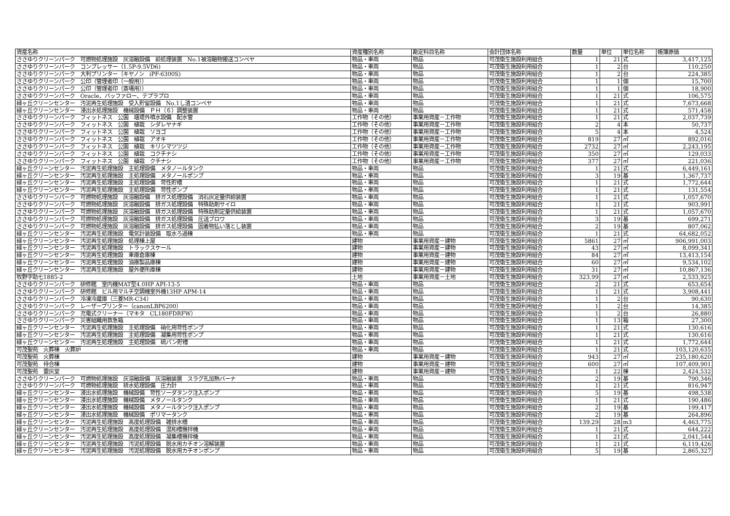| 資産名称 | 資産種別名称 | 勘定科目名称 | 会計団体名称 | 数量 | 単位 | 単位名称 | 帳簿原価 |
| --- | --- | --- | --- | --- | --- | --- | --- |
| ささゆりクリーンパーク 可燃物処理施設 灰溶融設備 前処理装置 No.1被溶融物搬送コンベヤ | 物品・車両 | 物品 | 可茂衛生施設利用組合 | 1 | 21 | 式 | 3,417,125 |
| ささゆりクリーンパーク コンプレッサー（1.5P-9.5VD6) | 物品・車両 | 物品 | 可茂衛生施設利用組合 | 1 | 2 | 台 | 110,250 |
| ささゆりクリーンパーク 大判プリンター（キヤノン iPF-6300S) | 物品・車両 | 物品 | 可茂衛生施設利用組合 | 1 | 2 | 台 | 224,385 |
| ささゆりクリーンパーク 公印（管理者印（一般用）） | 物品・車両 | 物品 | 可茂衛生施設利用組合 | 1 | 1 | 個 | 15,700 |
| ささゆりクリーンパーク 公印（管理者印（斎場用）） | 物品・車両 | 物品 | 可茂衛生施設利用組合 | 1 | 1 | 個 | 18,900 |
| ささゆりクリーンパーク Oracle、バッファロー、テプラプロ | 物品・車両 | 物品 | 可茂衛生施設利用組合 | 1 | 21 | 式 | 106,575 |
| 緑ヶ丘クリーンセンター 汚泥再生処理施設 受入貯留設備 No.1し渣コンベヤ | 物品・車両 | 物品 | 可茂衛生施設利用組合 | 1 | 21 | 式 | 7,673,668 |
| 緑ヶ丘クリーンセンター 浸出水処理施設 機械設備 ＰＨ（６）調整装置 | 物品・車両 | 物品 | 可茂衛生施設利用組合 | 1 | 21 | 式 | 571,458 |
| ささゆりクリーンパーク フィットネス 公園 堰堤外噴水設備 配水管 | 工作物（その他） | 事業用資産－工作物 | 可茂衛生施設利用組合 | 1 | 21 | 式 | 2,037,739 |
| ささゆりクリーンパーク フィットネス 公園 植栽 シダレヤナギ | 工作物（その他） | 事業用資産－工作物 | 可茂衛生施設利用組合 | 2 | 4 | 本 | 50,737 |
| ささゆりクリーンパーク フィットネス 公園 植栽 ソヨゴ | 工作物（その他） | 事業用資産－工作物 | 可茂衛生施設利用組合 | 5 | 4 | 本 | 4,524 |
| ささゆりクリーンパーク フィットネス 公園 植栽 アオキ | 工作物（その他） | 事業用資産－工作物 | 可茂衛生施設利用組合 | 819 | 27 | ㎡ | 892,016 |
| ささゆりクリーンパーク フィットネス 公園 植栽 キリシマツツジ | 工作物（その他） | 事業用資産－工作物 | 可茂衛生施設利用組合 | 2732 | 27 | ㎡ | 2,243,195 |
| ささゆりクリーンパーク フィットネス 公園 植栽 コクチナシ | 工作物（その他） | 事業用資産－工作物 | 可茂衛生施設利用組合 | 350 | 27 | ㎡ | 129,033 |
| ささゆりクリーンパーク フィットネス 公園 植栽 クチナシ | 工作物（その他） | 事業用資産－工作物 | 可茂衛生施設利用組合 | 377 | 27 | ㎡ | 221,036 |
| 緑ヶ丘クリーンセンター 汚泥再生処理施設 主処理設備 メタノールタンク | 物品・車両 | 物品 | 可茂衛生施設利用組合 | 1 | 21 | 式 | 6,449,161 |
| 緑ヶ丘クリーンセンター 汚泥再生処理施設 主処理設備 メタノールポンプ | 物品・車両 | 物品 | 可茂衛生施設利用組合 | 3 | 19 | 基 | 1,367,737 |
| 緑ヶ丘クリーンセンター 汚泥再生処理施設 主処理設備 苛性貯槽 | 物品・車両 | 物品 | 可茂衛生施設利用組合 | 1 | 21 | 式 | 1,772,644 |
| 緑ヶ丘クリーンセンター 汚泥再生処理施設 主処理設備 苛性ポンプ | 物品・車両 | 物品 | 可茂衛生施設利用組合 | 1 | 21 | 式 | 131,554 |
| ささゆりクリーンパーク 可燃物処理施設 灰溶融設備 排ガス処理設備 消石灰定量供給装置 | 物品・車両 | 物品 | 可茂衛生施設利用組合 | 1 | 21 | 式 | 1,057,670 |
| ささゆりクリーンパーク 可燃物処理施設 灰溶融設備 排ガス処理設備 特殊助剤サイロ | 物品・車両 | 物品 | 可茂衛生施設利用組合 | 1 | 21 | 式 | 903,991 |
| ささゆりクリーンパーク 可燃物処理施設 灰溶融設備 排ガス処理設備 特殊助剤定量供給装置 | 物品・車両 | 物品 | 可茂衛生施設利用組合 | 1 | 21 | 式 | 1,057,670 |
| ささゆりクリーンパーク 可燃物処理施設 灰溶融設備 排ガス処理設備 圧送ブロワ | 物品・車両 | 物品 | 可茂衛生施設利用組合 | 3 | 19 | 基 | 699,271 |
| ささゆりクリーンパーク 可燃物処理施設 灰溶融設備 排ガス処理設備 固着物払い落とし装置 | 物品・車両 | 物品 | 可茂衛生施設利用組合 | 2 | 19 | 基 | 807,062 |
| 緑ヶ丘クリーンセンター 汚泥再生処理施設 電気計装設備 取水ろ過棟 | 物品・車両 | 物品 | 可茂衛生施設利用組合 | 1 | 21 | 式 | 64,682,052 |
| 緑ヶ丘クリーンセンター 汚泥再生処理施設 処理棟上屋 | 建物 | 事業用資産－建物 | 可茂衛生施設利用組合 | 5861 | 27 | ㎡ | 906,991,003 |
| 緑ヶ丘クリーンセンター 汚泥再生処理施設 トラックスケール | 建物 | 事業用資産－建物 | 可茂衛生施設利用組合 | 43 | 27 | ㎡ | 8,099,341 |
| 緑ヶ丘クリーンセンター 汚泥再生処理施設 車庫倉庫棟 | 建物 | 事業用資産－建物 | 可茂衛生施設利用組合 | 84 | 27 | ㎡ | 13,413,154 |
| 緑ヶ丘クリーンセンター 汚泥再生処理施設 油庫製品庫棟 | 建物 | 事業用資産－建物 | 可茂衛生施設利用組合 | 60 | 27 | ㎡ | 9,534,102 |
| 緑ヶ丘クリーンセンター 汚泥再生処理施設 屋外便所庫棟 | 建物 | 事業用資産－建物 | 可茂衛生施設利用組合 | 31 | 27 | ㎡ | 10,867,136 |
| 牧野字助七1885-2 | 土地 | 事業用資産－土地 | 可茂衛生施設利用組合 | 323.99 | 27 | ㎡ | 2,533,925 |
| ささゆりクリーンパーク 研修館 室内機MAT型4.0HP API-13-5 | 物品・車両 | 物品 | 可茂衛生施設利用組合 | 2 | 21 | 式 | 653,654 |
| ささゆりクリーンパーク 研修館 ビル用マルチ空調機室外機13HP APM-14 | 物品・車両 | 物品 | 可茂衛生施設利用組合 | 1 | 21 | 式 | 3,908,441 |
| ささゆりクリーンパーク 冷凍冷蔵庫（三菱MR-C34） | 物品・車両 | 物品 | 可茂衛生施設利用組合 | 1 | 2 | 台 | 90,630 |
| ささゆりクリーンパーク レーザープリンター（canonLBP6200） | 物品・車両 | 物品 | 可茂衛生施設利用組合 | 1 | 2 | 台 | 14,385 |
| ささゆりクリーンパーク 充電式クリーナー（マキタ CL180FDRFW） | 物品・車両 | 物品 | 可茂衛生施設利用組合 | 1 | 2 | 台 | 26,880 |
| ささゆりクリーンパーク 災害組織用救急箱 | 物品・車両 | 物品 | 可茂衛生施設利用組合 | 1 | 13 | 箱 | 27,300 |
| 緑ヶ丘クリーンセンター 汚泥再生処理施設 主処理設備 硝化用苛性ポンプ | 物品・車両 | 物品 | 可茂衛生施設利用組合 | 1 | 21 | 式 | 130,616 |
| 緑ヶ丘クリーンセンター 汚泥再生処理施設 主処理設備 凝集用苛性ポンプ | 物品・車両 | 物品 | 可茂衛生施設利用組合 | 1 | 21 | 式 | 130,616 |
| 緑ヶ丘クリーンセンター 汚泥再生処理施設 主処理設備 硫バン貯槽 | 物品・車両 | 物品 | 可茂衛生施設利用組合 | 1 | 21 | 式 | 1,772,644 |
| 可茂聖苑 火葬棟 火葬炉 | 物品・車両 | 物品 | 可茂衛生施設利用組合 | 1 | 21 | 式 | 103,120,635 |
| 可茂聖苑 火葬棟 | 建物 | 事業用資産－建物 | 可茂衛生施設利用組合 | 943 | 27 | ㎡ | 235,180,620 |
| 可茂聖苑 待合棟 | 建物 | 事業用資産－建物 | 可茂衛生施設利用組合 | 600 | 27 | ㎡ | 107,409,901 |
| 可茂聖苑 霊灰堂 | 建物 | 事業用資産－建物 | 可茂衛生施設利用組合 | 1 | 22 | 棟 | 2,424,532 |
| ささゆりクリーンパーク 可燃物処理施設 灰溶融設備 灰溶融装置 スラグ孔加熱バーナ | 物品・車両 | 物品 | 可茂衛生施設利用組合 | 2 | 19 | 基 | 790,346 |
| ささゆりクリーンパーク 可燃物処理施設 排水処理設備 圧力計 | 物品・車両 | 物品 | 可茂衛生施設利用組合 | 1 | 21 | 式 | 816,947 |
| 緑ヶ丘クリーンセンター 浸出水処理施設 機械設備 苛性ソーダタンク注入ポンプ | 物品・車両 | 物品 | 可茂衛生施設利用組合 | 5 | 19 | 基 | 498,538 |
| 緑ヶ丘クリーンセンター 浸出水処理施設 機械設備 メタノールタンク | 物品・車両 | 物品 | 可茂衛生施設利用組合 | 1 | 21 | 式 | 190,486 |
| 緑ヶ丘クリーンセンター 浸出水処理施設 機械設備 メタノールタンク注入ポンプ | 物品・車両 | 物品 | 可茂衛生施設利用組合 | 2 | 19 | 基 | 199,417 |
| 緑ヶ丘クリーンセンター 浸出水処理施設 機械設備 ポリマータンク | 物品・車両 | 物品 | 可茂衛生施設利用組合 | 2 | 19 | 基 | 264,896 |
| 緑ヶ丘クリーンセンター 汚泥再生処理施設 高度処理設備 雑排水槽 | 物品・車両 | 物品 | 可茂衛生施設利用組合 | 139.29 | 28 | m3 | 4,463,775 |
| 緑ヶ丘クリーンセンター 汚泥再生処理施設 高度処理設備 混和槽攪拌機 | 物品・車両 | 物品 | 可茂衛生施設利用組合 | 1 | 21 | 式 | 644,222 |
| 緑ヶ丘クリーンセンター 汚泥再生処理施設 高度処理設備 凝集槽攪拌機 | 物品・車両 | 物品 | 可茂衛生施設利用組合 | 1 | 21 | 式 | 2,041,544 |
| 緑ヶ丘クリーンセンター 汚泥再生処理施設 汚泥処理設備 脱水用カチオン溶解装置 | 物品・車両 | 物品 | 可茂衛生施設利用組合 | 1 | 21 | 式 | 6,119,426 |
| 緑ヶ丘クリーンセンター 汚泥再生処理施設 汚泥処理設備 脱水用カチオンポンプ | 物品・車両 | 物品 | 可茂衛生施設利用組合 | 5 | 19 | 基 | 2,865,327 |